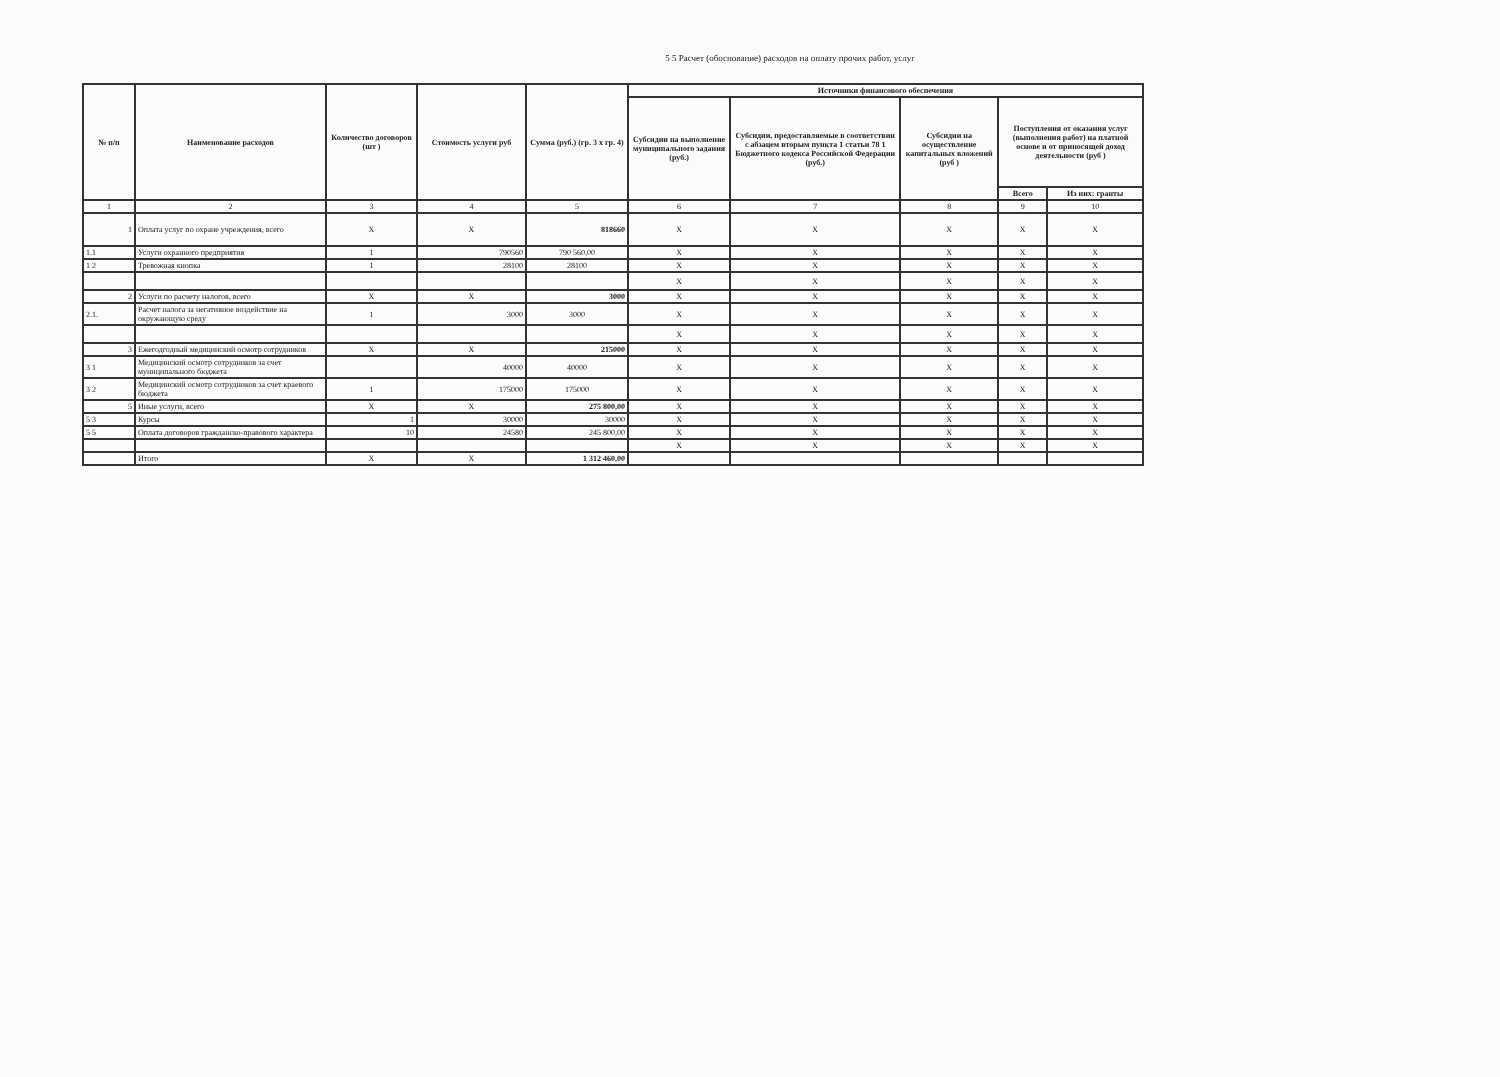5 5 Расчет (обоснование) расходов на оплату прочих работ, услуг
| № п/п | Наименование расходов | Количество договоров (шт ) | Стоимость услуги руб | Сумма (руб.) (гр. 3 x гр. 4) | Источники финансового обеспечения | | | | |
| --- | --- | --- | --- | --- | --- | --- | --- | --- | --- |
| | | | | | Субсидии на выполнение муниципального задания (руб.) | Субсидии, предоставляемые в соответствии с абзацем вторым пункта 1 статьи 78 1 Бюджетного кодекса Российской Федерации (руб.) | Субсидии на осуществление капитальных вложений (руб ) | Поступления от оказания услуг (выполнения работ) на платной основе и от приносящей доход деятельности (руб ) | |
| | | | | | | | | Всего | Из них: гранты |
| 1 | 2 | 3 | 4 | 5 | 6 | 7 | 8 | 9 | 10 |
| 1 | Оплата услуг по охране учреждения, всего | X | X | 818660 | X | X | X | X | X |
| 1.1 | Услуги охранного предприятия | 1 | 790560 | 790 560,00 | X | X | X | X | X |
| 1 2 | Тревожная кнопка | 1 | 28100 | 28100 | X | X | X | X | X |
| | | | | | X | X | X | X | X |
| 2 | Услуги по расчету налогов, всего | X | X | 3000 | X | X | X | X | X |
| 2.1. | Расчет налога за негативное воздействие на окружающую среду | 1 | 3000 | 3000 | X | X | X | X | X |
| | | | | | X | X | X | X | X |
| 3 | Ежегодгодный медицинский осмотр сотрудников | X | X | 215000 | X | X | X | X | X |
| 3 1 | Медицинский осмотр сотрудников за счет муниципального бюджета | | 40000 | 40000 | X | X | X | X | X |
| 3 2 | Медицинский осмотр сотрудников за счет краевого бюджета | 1 | 175000 | 175000 | X | X | X | X | X |
| 5 | Иные услуги, всего | X | X | 275 800,00 | X | X | X | X | X |
| 5 3 | Курсы | 1 | 30000 | 30000 | X | X | X | X | X |
| 5 5 | Оплата договоров гражданско-правового характера | 10 | 24580 | 245 800,00 | X | X | X | X | X |
| | | | | | X | X | X | X | X |
| | Итого | X | X | 1 312 460,00 | | | | | |